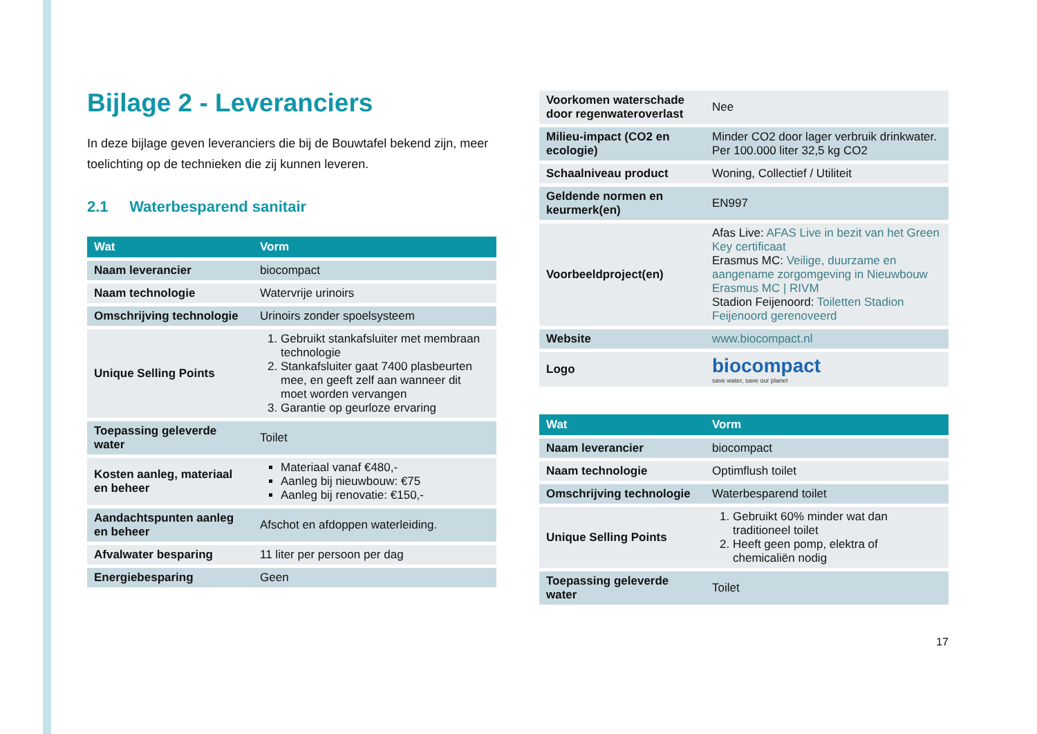Bijlage 2 - Leveranciers
In deze bijlage geven leveranciers die bij de Bouwtafel bekend zijn, meer toelichting op de technieken die zij kunnen leveren.
2.1 Waterbesparend sanitair
| Wat | Vorm |
| --- | --- |
| Naam leverancier | biocompact |
| Naam technologie | Watervrije urinoirs |
| Omschrijving technologie | Urinoirs zonder spoelsysteem |
| Unique Selling Points | 1. Gebruikt stankafsluiter met membraan technologie 2. Stankafsluiter gaat 7400 plasbeurten mee, en geeft zelf aan wanneer dit moet worden vervangen 3. Garantie op geurloze ervaring |
| Toepassing geleverde water | Toilet |
| Kosten aanleg, materiaal en beheer | Materiaal vanaf €480,- Aanleg bij nieuwbouw: €75 Aanleg bij renovatie: €150,- |
| Aandachtspunten aanleg en beheer | Afschot en afdoppen waterleiding. |
| Afvalwater besparing | 11 liter per persoon per dag |
| Energiebesparing | Geen |
| Voorkomen waterschade door regenwateroverlast | Nee |
| Milieu-impact (CO2 en ecologie) | Minder CO2 door lager verbruik drinkwater. Per 100.000 liter 32,5 kg CO2 |
| Schaalniveau product | Woning, Collectief / Utiliteit |
| Geldende normen en keurmerk(en) | EN997 |
| Voorbeeldproject(en) | Afas Live: AFAS Live in bezit van het Green Key certificaat Erasmus MC: Veilige, duurzame en aangename zorgomgeving in Nieuwbouw Erasmus MC / RIVM Stadion Feijenoord: Toiletten Stadion Feijenoord gerenoveerd |
| Website | www.biocompact.nl |
| Logo | biocompact save water, save our planet |
| Wat | Vorm |
| --- | --- |
| Naam leverancier | biocompact |
| Naam technologie | Optimflush toilet |
| Omschrijving technologie | Waterbesparend toilet |
| Unique Selling Points | 1. Gebruikt 60% minder wat dan traditioneel toilet 2. Heeft geen pomp, elektra of chemicaliën nodig |
| Toepassing geleverde water | Toilet |
17